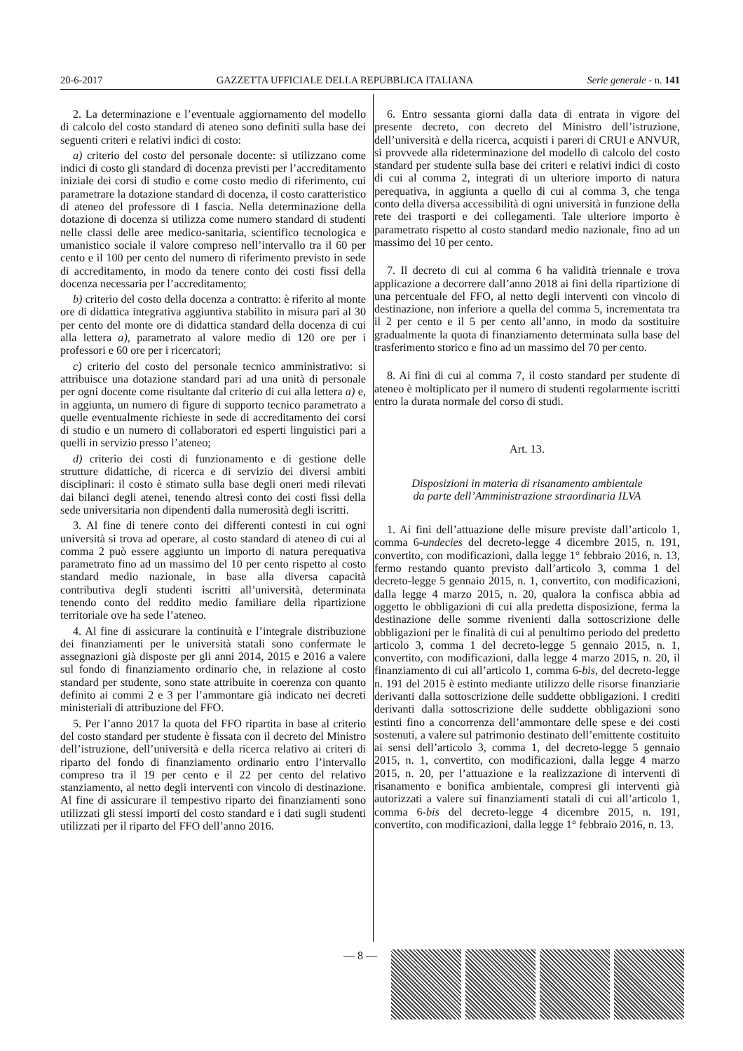20-6-2017 GAZZETTA UFFICIALE DELLA REPUBBLICA ITALIANA Serie generale - n. 141
2. La determinazione e l’eventuale aggiornamento del modello di calcolo del costo standard di ateneo sono definiti sulla base dei seguenti criteri e relativi indici di costo:
a) criterio del costo del personale docente: si utilizzano come indici di costo gli standard di docenza previsti per l’accreditamento iniziale dei corsi di studio e come costo medio di riferimento, cui parametrare la dotazione standard di docenza, il costo caratteristico di ateneo del professore di I fascia. Nella determinazione della dotazione di docenza si utilizza come numero standard di studenti nelle classi delle aree medico-sanitaria, scientifico tecnologica e umanistico sociale il valore compreso nell’intervallo tra il 60 per cento e il 100 per cento del numero di riferimento previsto in sede di accreditamento, in modo da tenere conto dei costi fissi della docenza necessaria per l’accreditamento;
b) criterio del costo della docenza a contratto: è riferito al monte ore di didattica integrativa aggiuntiva stabilito in misura pari al 30 per cento del monte ore di didattica standard della docenza di cui alla lettera a), parametrato al valore medio di 120 ore per i professori e 60 ore per i ricercatori;
c) criterio del costo del personale tecnico amministrativo: si attribuisce una dotazione standard pari ad una unità di personale per ogni docente come risultante dal criterio di cui alla lettera a) e, in aggiunta, un numero di figure di supporto tecnico parametrato a quelle eventualmente richieste in sede di accreditamento dei corsi di studio e un numero di collaboratori ed esperti linguistici pari a quelli in servizio presso l’ateneo;
d) criterio dei costi di funzionamento e di gestione delle strutture didattiche, di ricerca e di servizio dei diversi ambiti disciplinari: il costo è stimato sulla base degli oneri medi rilevati dai bilanci degli atenei, tenendo altresì conto dei costi fissi della sede universitaria non dipendenti dalla numerosità degli iscritti.
3. Al fine di tenere conto dei differenti contesti in cui ogni università si trova ad operare, al costo standard di ateneo di cui al comma 2 può essere aggiunto un importo di natura perequativa parametrato fino ad un massimo del 10 per cento rispetto al costo standard medio nazionale, in base alla diversa capacità contributiva degli studenti iscritti all’università, determinata tenendo conto del reddito medio familiare della ripartizione territoriale ove ha sede l’ateneo.
4. Al fine di assicurare la continuità e l’integrale distribuzione dei finanziamenti per le università statali sono confermate le assegnazioni già disposte per gli anni 2014, 2015 e 2016 a valere sul fondo di finanziamento ordinario che, in relazione al costo standard per studente, sono state attribuite in coerenza con quanto definito ai commi 2 e 3 per l’ammontare già indicato nei decreti ministeriali di attribuzione del FFO.
5. Per l’anno 2017 la quota del FFO ripartita in base al criterio del costo standard per studente è fissata con il decreto del Ministro dell’istruzione, dell’università e della ricerca relativo ai criteri di riparto del fondo di finanziamento ordinario entro l’intervallo compreso tra il 19 per cento e il 22 per cento del relativo stanziamento, al netto degli interventi con vincolo di destinazione. Al fine di assicurare il tempestivo riparto dei finanziamenti sono utilizzati gli stessi importi del costo standard e i dati sugli studenti utilizzati per il riparto del FFO dell’anno 2016.
6. Entro sessanta giorni dalla data di entrata in vigore del presente decreto, con decreto del Ministro dell’istruzione, dell’università e della ricerca, acquisti i pareri di CRUI e ANVUR, si provvede alla rideterminazione del modello di calcolo del costo standard per studente sulla base dei criteri e relativi indici di costo di cui al comma 2, integrati di un ulteriore importo di natura perequativa, in aggiunta a quello di cui al comma 3, che tenga conto della diversa accessibilità di ogni università in funzione della rete dei trasporti e dei collegamenti. Tale ulteriore importo è parametrato rispetto al costo standard medio nazionale, fino ad un massimo del 10 per cento.
7. Il decreto di cui al comma 6 ha validità triennale e trova applicazione a decorrere dall’anno 2018 ai fini della ripartizione di una percentuale del FFO, al netto degli interventi con vincolo di destinazione, non inferiore a quella del comma 5, incrementata tra il 2 per cento e il 5 per cento all’anno, in modo da sostituire gradualmente la quota di finanziamento determinata sulla base del trasferimento storico e fino ad un massimo del 70 per cento.
8. Ai fini di cui al comma 7, il costo standard per studente di ateneo è moltiplicato per il numero di studenti regolarmente iscritti entro la durata normale del corso di studi.
Art. 13.
Disposizioni in materia di risanamento ambientale
da parte dell’Amministrazione straordinaria ILVA
1. Ai fini dell’attuazione delle misure previste dall’articolo 1, comma 6-undecies del decreto-legge 4 dicembre 2015, n. 191, convertito, con modificazioni, dalla legge 1° febbraio 2016, n. 13, fermo restando quanto previsto dall’articolo 3, comma 1 del decreto-legge 5 gennaio 2015, n. 1, convertito, con modificazioni, dalla legge 4 marzo 2015, n. 20, qualora la confisca abbia ad oggetto le obbligazioni di cui alla predetta disposizione, ferma la destinazione delle somme rivenienti dalla sottoscrizione delle obbligazioni per le finalità di cui al penultimo periodo del predetto articolo 3, comma 1 del decreto-legge 5 gennaio 2015, n. 1, convertito, con modificazioni, dalla legge 4 marzo 2015, n. 20, il finanziamento di cui all’articolo 1, comma 6-bis, del decreto-legge n. 191 del 2015 è estinto mediante utilizzo delle risorse finanziarie derivanti dalla sottoscrizione delle suddette obbligazioni. I crediti derivanti dalla sottoscrizione delle suddette obbligazioni sono estinti fino a concorrenza dell’ammontare delle spese e dei costi sostenuti, a valere sul patrimonio destinato dell’emittente costituito ai sensi dell’articolo 3, comma 1, del decreto-legge 5 gennaio 2015, n. 1, convertito, con modificazioni, dalla legge 4 marzo 2015, n. 20, per l’attuazione e la realizzazione di interventi di risanamento e bonifica ambientale, compresi gli interventi già autorizzati a valere sui finanziamenti statali di cui all’articolo 1, comma 6-bis del decreto-legge 4 dicembre 2015, n. 191, convertito, con modificazioni, dalla legge 1° febbraio 2016, n. 13.
— 8 —